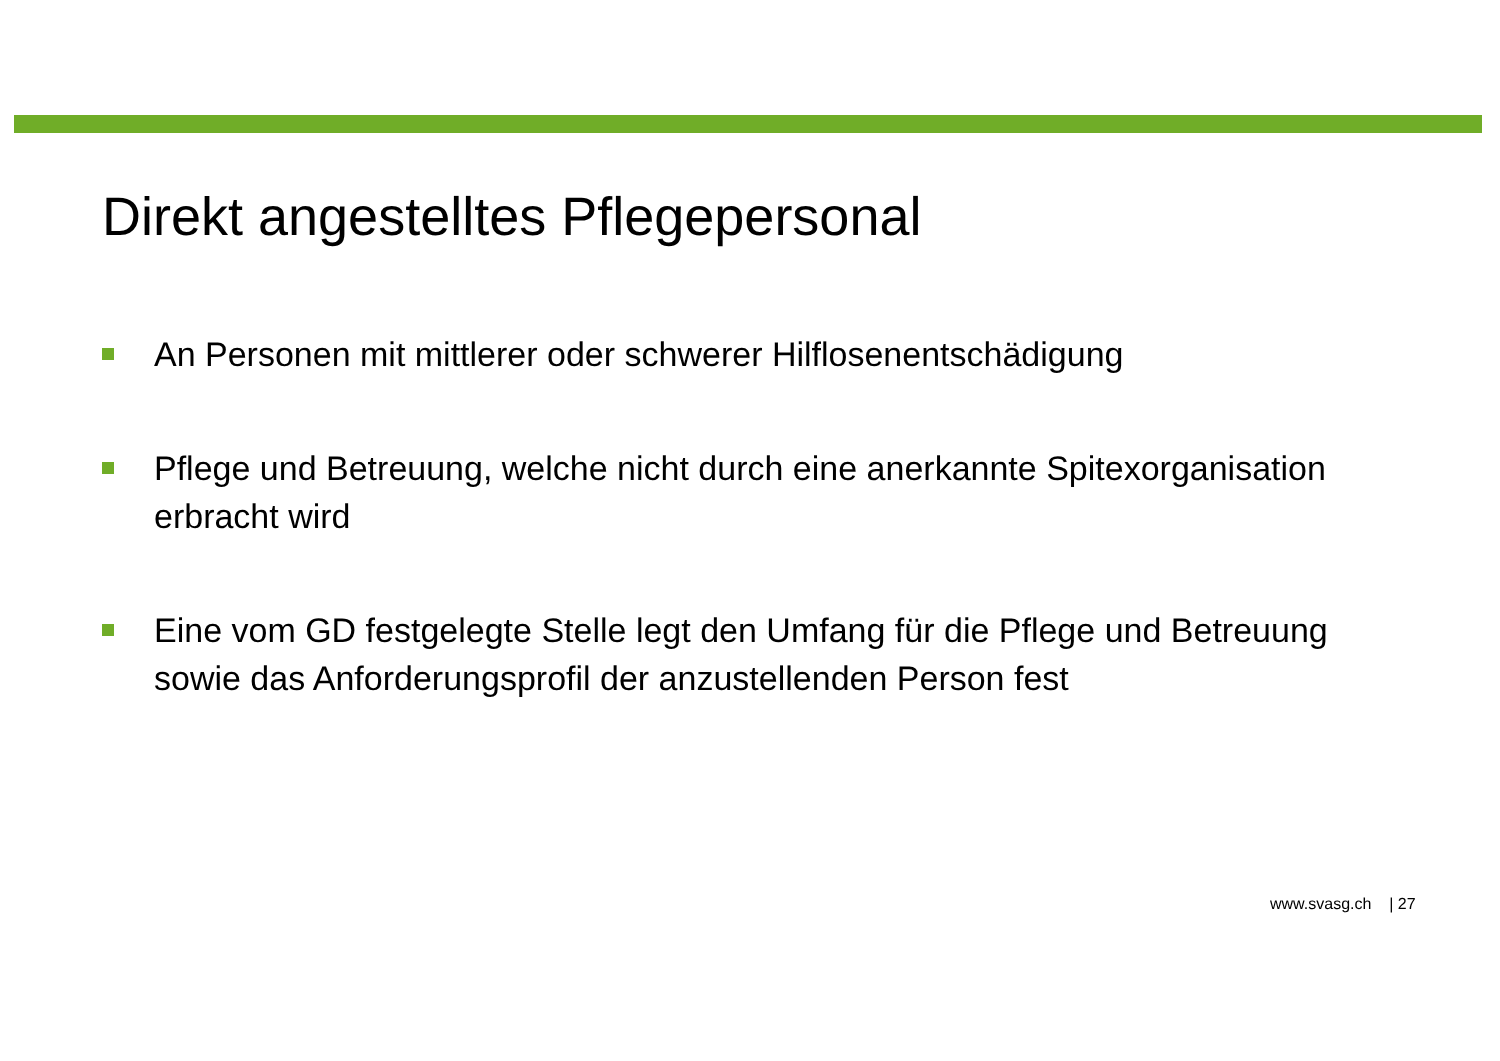Direkt angestelltes Pflegepersonal
An Personen mit mittlerer oder schwerer Hilflosenentschädigung
Pflege und Betreuung, welche nicht durch eine anerkannte Spitexorganisation erbracht wird
Eine vom GD festgelegte Stelle legt den Umfang für die Pflege und Betreuung sowie das Anforderungsprofil der anzustellenden Person fest
www.svasg.ch | 27